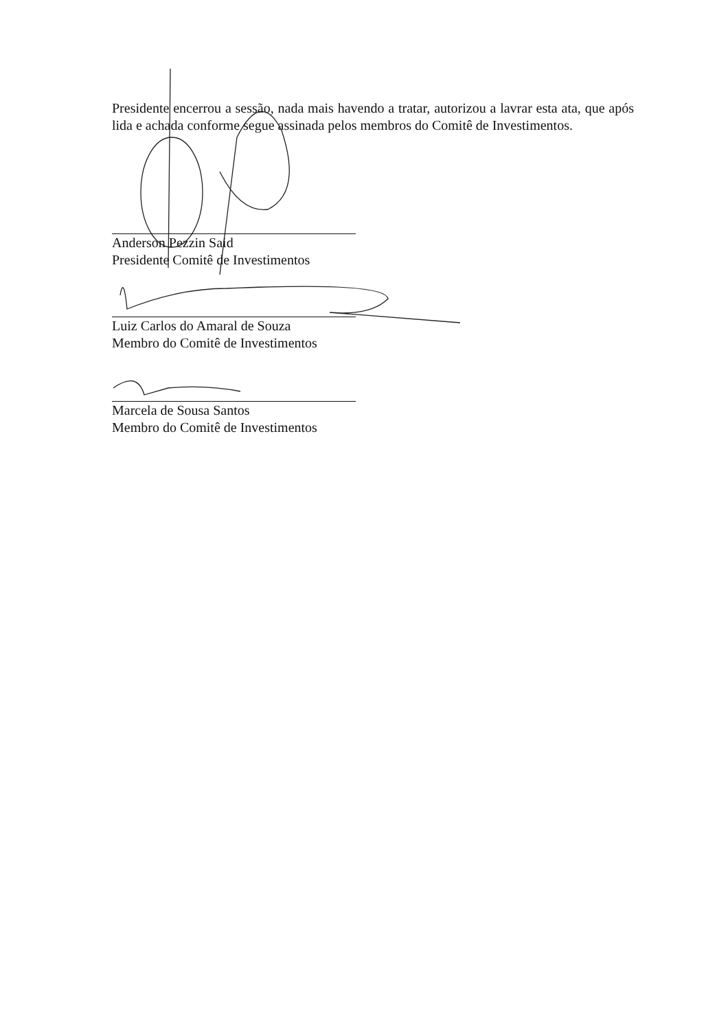Presidente encerrou a sessão, nada mais havendo a tratar, autorizou a lavrar esta ata, que após lida e achada conforme segue assinada pelos membros do Comitê de Investimentos.
Anderson Pezzin Said
Presidente Comitê de Investimentos
Luiz Carlos do Amaral de Souza
Membro do Comitê de Investimentos
Marcela de Sousa Santos
Membro do Comitê de Investimentos